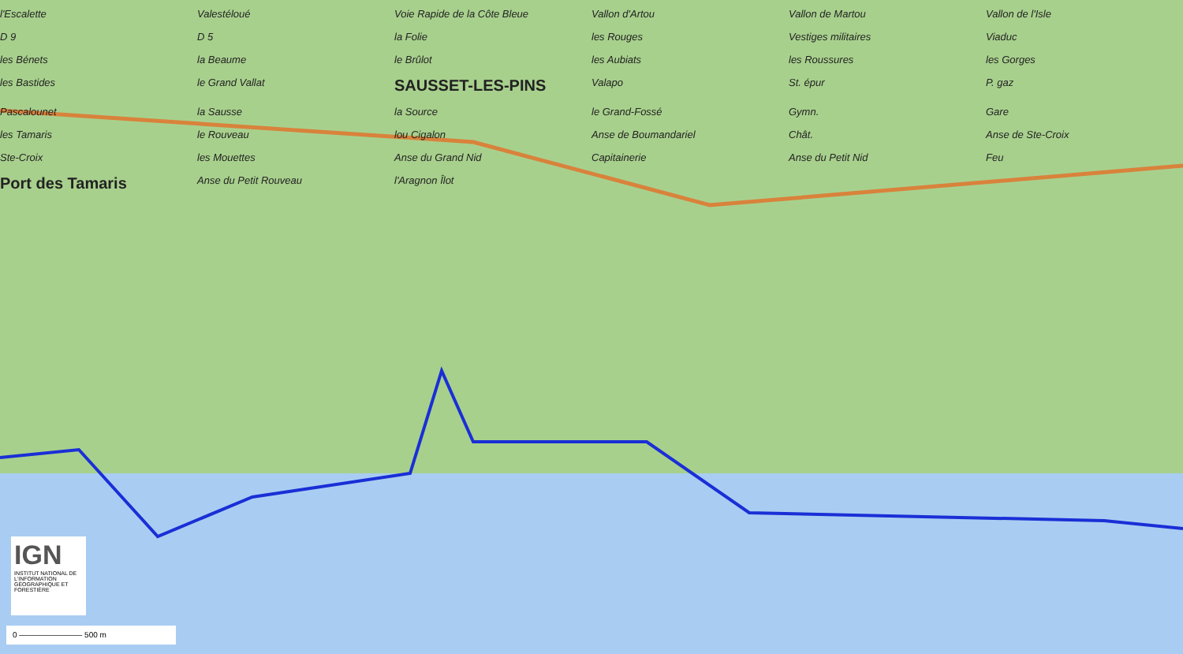l'Escalette Valestéloué Voie Rapide de la Côte Bleue Vallon d'Artou Vallon de Martou Vallon de l'Isle D 9 D 5 la Folie les Rouges Vestiges militaires Viaduc les Bénets la Beaume le Brûlot les Aubiats les Roussures les Gorges les Bastides le Grand Vallat SAUSSET-LES-PINS Valapo St. épur P. gaz Pascalounet la Sausse la Source le Grand-Fossé Gymn. Gare les Tamaris le Rouveau lou Cigalon Anse de Boumandariel Chât. Anse de Ste-Croix Ste-Croix les Mouettes Anse du Grand Nid Capitainerie Anse du Petit Nid Feu Port des Tamaris Anse du Petit Rouveau l'Aragnon Îlot
IGN
INSTITUT NATIONAL DE L'INFORMATION GÉOGRAPHIQUE ET FORESTIÈRE
0 ———————— 500 m